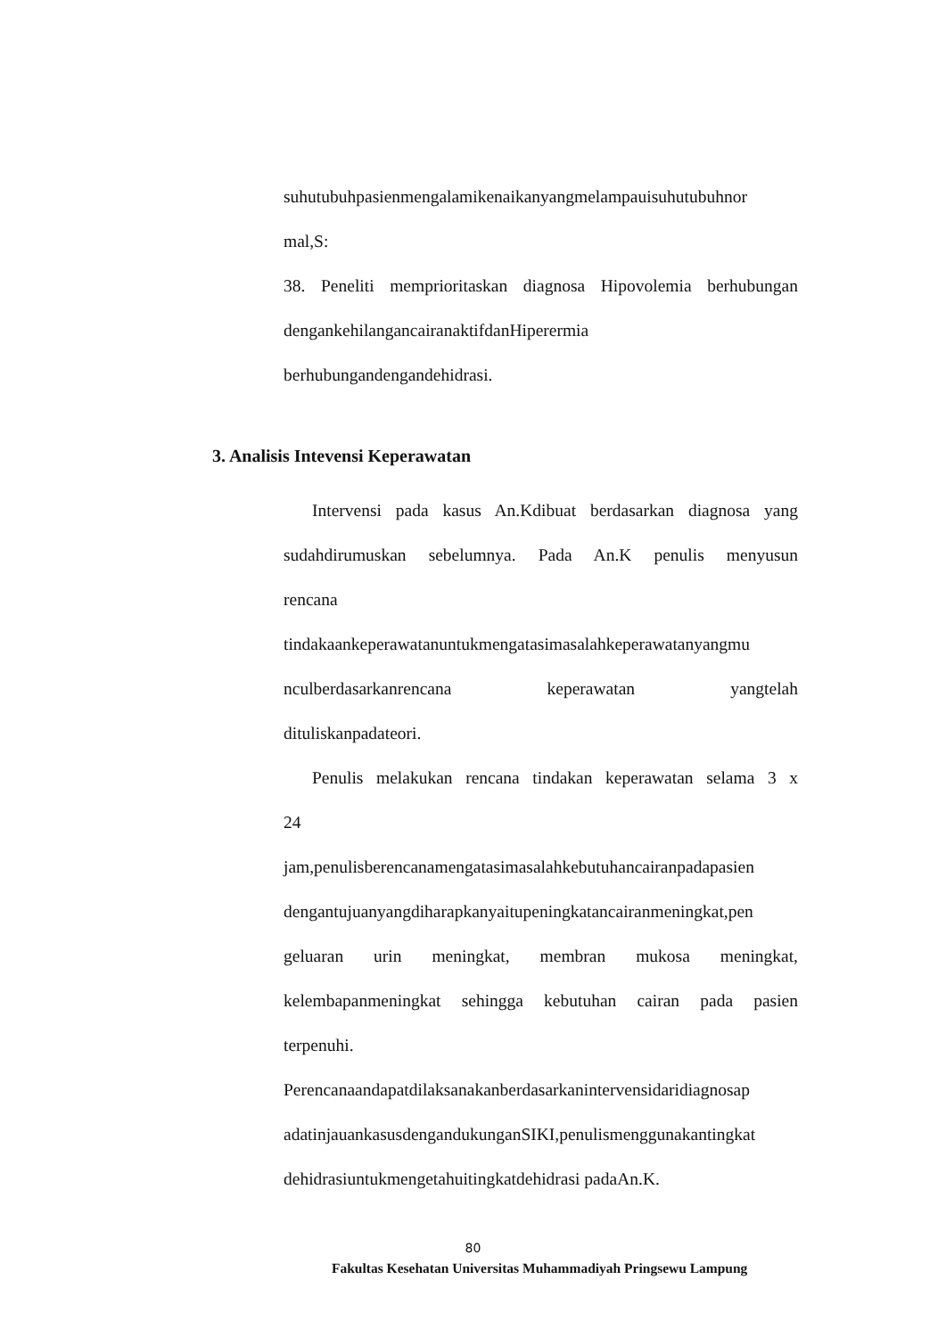suhutubuhpasienmengalamikenaikanyangmelampauisuhutubuhnor
mal,S:
38. Peneliti memprioritaskan diagnosa Hipovolemia berhubungan
dengankehilangancairanaktifdanHiperermia
berhubungandengandehidrasi.
3. Analisis Intevensi Keperawatan
Intervensi pada kasus An.Kdibuat berdasarkan diagnosa yang
sudahdirumuskan sebelumnya. Pada An.K penulis menyusun
rencana
tindakaankeperawatanuntukmengatasimasalahkeperawatanyangmu
nculberdasarkanrencana keperawatan yangtelah
dituliskanpadateori.
Penulis melakukan rencana tindakan keperawatan selama 3 x
24
jam,penulisberencanamengatasimasalahkebutuhancairanpadapasien
dengantujuanyangdiharapkanyaitupeningkatancairanmeningkat,pen
geluaran urin meningkat, membran mukosa meningkat,
kelembapanmeningkat sehingga kebutuhan cairan pada pasien
terpenuhi.
Perencanaandapatdilaksanakanberdasarkanintervensidaridiagnosap
adatinjauankasusdengandukunganSIKI,penulismenggunakantingkat
dehidrasiuntukmengetahuitingkatdehidrasi padaAn.K.
80
Fakultas Kesehatan Universitas Muhammadiyah Pringsewu Lampung